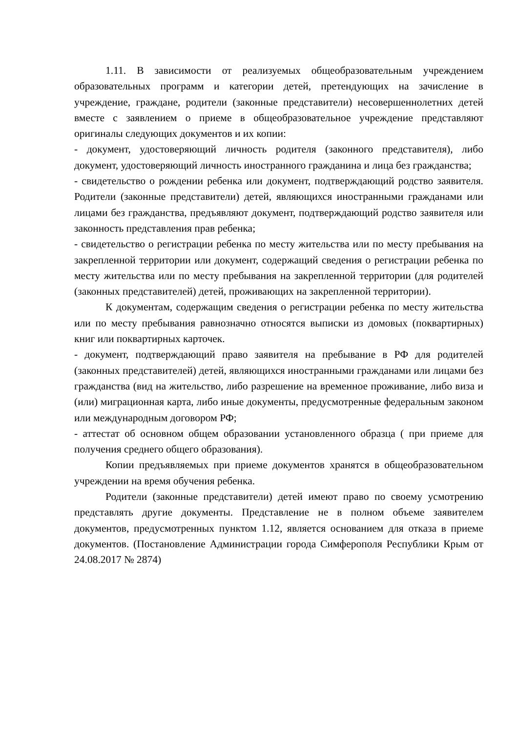1.11. В зависимости от реализуемых общеобразовательным учреждением образовательных программ и категории детей, претендующих на зачисление в учреждение, граждане, родители (законные представители) несовершеннолетних детей вместе с заявлением о приеме в общеобразовательное учреждение представляют оригиналы следующих документов и их копии:
- документ, удостоверяющий личность родителя (законного представителя), либо документ, удостоверяющий личность иностранного гражданина и лица без гражданства;
- свидетельство о рождении ребенка или документ, подтверждающий родство заявителя. Родители (законные представители) детей, являющихся иностранными гражданами или лицами без гражданства, предъявляют документ, подтверждающий родство заявителя или законность представления прав ребенка;
- свидетельство о регистрации ребенка по месту жительства или по месту пребывания на закрепленной территории или документ, содержащий сведения о регистрации ребенка по месту жительства или по месту пребывания на закрепленной территории (для родителей (законных представителей) детей, проживающих на закрепленной территории).
К документам, содержащим сведения о регистрации ребенка по месту жительства или по месту пребывания равнозначно относятся выписки из домовых (поквартирных) книг или поквартирных карточек.
- документ, подтверждающий право заявителя на пребывание в РФ для родителей (законных представителей) детей, являющихся иностранными гражданами или лицами без гражданства (вид на жительство, либо разрешение на временное проживание, либо виза и (или) миграционная карта, либо иные документы, предусмотренные федеральным законом или международным договором РФ;
- аттестат об основном общем образовании установленного образца ( при приеме для получения среднего общего образования).
Копии предъявляемых при приеме документов хранятся в общеобразовательном учреждении на время обучения ребенка.
Родители (законные представители) детей имеют право по своему усмотрению представлять другие документы. Представление не в полном объеме заявителем документов, предусмотренных пунктом 1.12, является основанием для отказа в приеме документов. (Постановление Администрации города Симферополя Республики Крым от 24.08.2017 № 2874)